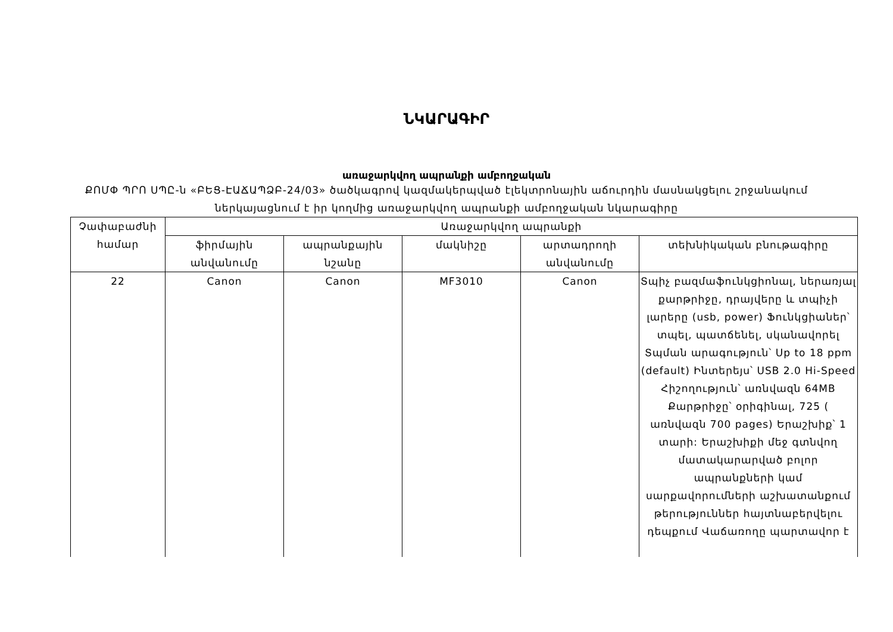ՆԿԱՐԱԳԻՐ
առաջարկվող ապրանքի ամբողջական
ՔՈՄՓ ՊՐՈ ՍՊԸ-ն «ԲԵՑ-ԷԱՃԱՊՁԲ-24/03» ծածկագրով կազմակերպված էլեկտրոնային աճուրդին մասնակցելու շրջանակում
ներկայացնում է իր կողմից առաջարկվող ապրանքի ամբողջական նկարագիրը
| Չափաբաժնի համար | Առաջարկվող ապրանքի | | | | |
| --- | --- | --- | --- | --- | --- |
| | ֆիրմային անվանումը | ապրանքային նշանը | մակնիշը | արտադրողի անվանումը | տեխնիկական բնութագիրը |
| 22 | Canon | Canon | MF3010 | Canon | Տպիչ բազմաֆունկցիոնալ, ներառյալ քարթրիջը, դրայվերը և տպիչի լարերը (usb, power) Ֆունկցիաներ՝ տպել, պատճենել, սկանավորել Տպման արագություն՝ Up to 18 ppm (default) Ինտերեյս՝ USB 2.0 Hi-Speed Հիշողություն՝ առնվազն 64MB Քարթրիջը՝ օրիգինալ, 725 ( առնվազն 700 pages) Երաշխիք՝ 1 տարի: Երաշխիքի մեջ գտնվող մատակարարված բոլոր ապրանքների կամ սարքավորումների աշխատանքում թերություններ հայտնաբերվելու դեպքում Վաճառողը պարտավոր է |